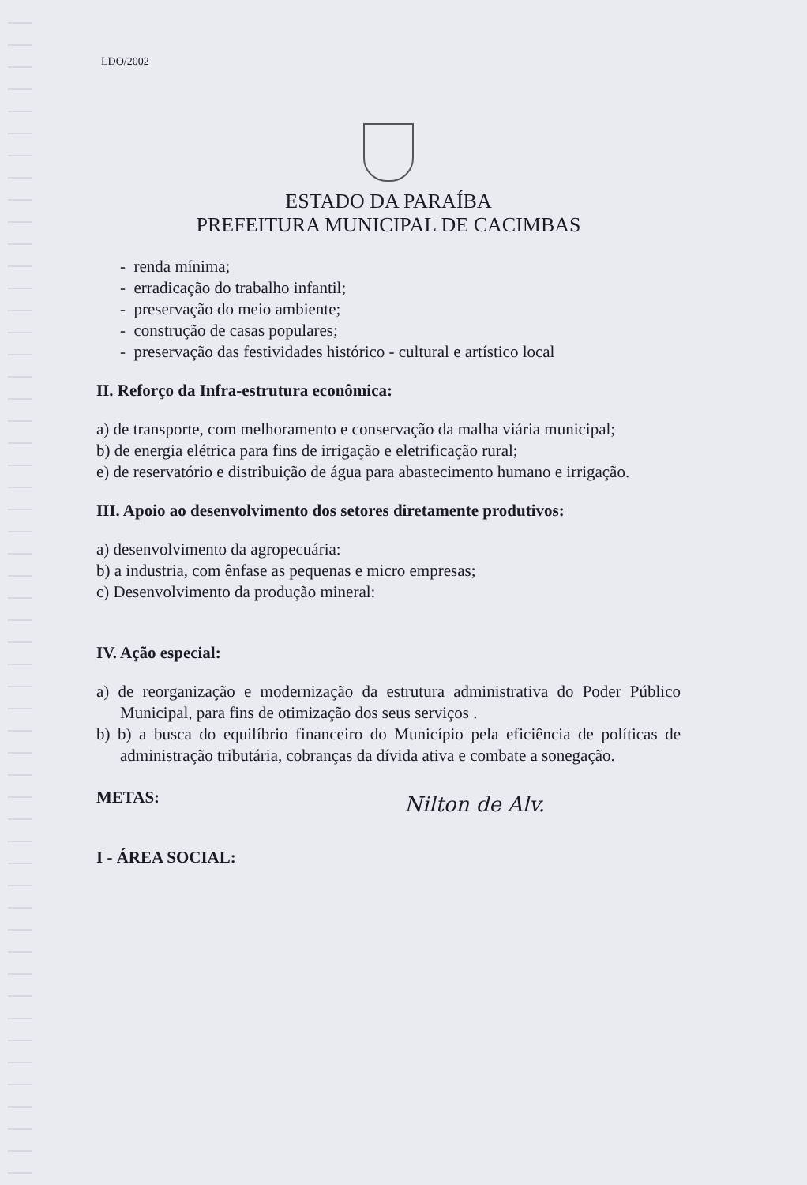LDO/2002
ESTADO DA PARAÍBA
PREFEITURA MUNICIPAL DE CACIMBAS
- renda mínima;
- erradicação do trabalho infantil;
- preservação do meio ambiente;
- construção de casas populares;
- preservação das festividades histórico - cultural e artístico local
II. Reforço da Infra-estrutura econômica:
a) de transporte, com melhoramento e conservação da malha viária municipal;
b) de energia elétrica para fins de irrigação e eletrificação rural;
e) de reservatório e distribuição de água para abastecimento humano e irrigação.
III. Apoio ao desenvolvimento dos setores diretamente produtivos:
a) desenvolvimento da agropecuária:
b) a industria, com ênfase as pequenas e micro empresas;
c) Desenvolvimento da produção mineral:
IV. Ação especial:
a) de reorganização e modernização da estrutura administrativa do Poder Público Municipal, para fins de otimização dos seus serviços .
b) b) a busca do equilíbrio financeiro do Município pela eficiência de políticas de administração tributária, cobranças da dívida ativa e combate a sonegação.
METAS:
Nilton de Alv.
I - ÁREA SOCIAL: